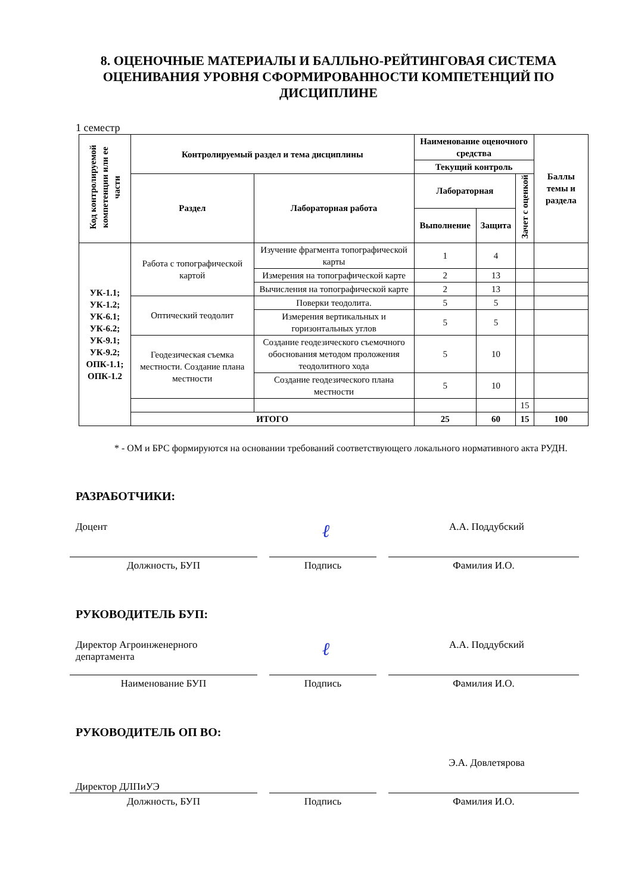8. ОЦЕНОЧНЫЕ МАТЕРИАЛЫ И БАЛЛЬНО-РЕЙТИНГОВАЯ СИСТЕМА ОЦЕНИВАНИЯ УРОВНЯ СФОРМИРОВАННОСТИ КОМПЕТЕНЦИЙ ПО ДИСЦИПЛИНЕ
1 семестр
| Код контролируемой компетенции или ее части | Контролируемый раздел и тема дисциплины | | Наименование оценочного средства | | | Баллы темы и раздела |
| --- | --- | --- | --- | --- | --- | --- |
| | | | Текущий контроль | | | |
| | Раздел | Лабораторная работа | Лабораторная | | Зачет с оценкой | |
| | | | Выполнение | Защита | | |
| УК-1.1; УК-1.2; УК-6.1; УК-6.2; УК-9.1; УК-9.2; ОПК-1.1; ОПК-1.2 | Работа с топографической картой | Изучение фрагмента топографической карты | 1 | 4 | | |
| | | Измерения на топографической карте | 2 | 13 | | |
| | | Вычисления на топографической карте | 2 | 13 | | |
| | Оптический теодолит | Поверки теодолита. | 5 | 5 | | |
| | | Измерения вертикальных и горизонтальных углов | 5 | 5 | | |
| | Геодезическая съемка местности. Создание плана местности | Создание геодезического съемочного обоснования методом проложения теодолитного хода | 5 | 10 | | |
| | | Создание геодезического плана местности | 5 | 10 | | |
| | | | | | 15 | |
| | ИТОГО | | 25 | 60 | 15 | 100 |
* - ОМ и БРС формируются на основании требований соответствующего локального нормативного акта РУДН.
РАЗРАБОТЧИКИ:
Доцент
Должность, БУП
ℓ
Подпись
А.А. Поддубский
Фамилия И.О.
РУКОВОДИТЕЛЬ БУП:
Директор Агроинженерного департамента
Наименование БУП
ℓ
Подпись
А.А. Поддубский
Фамилия И.О.
РУКОВОДИТЕЛЬ ОП ВО:
Директор ДЛПиУЭ
Должность, БУП
Подпись
Э.А. Довлетярова
Фамилия И.О.